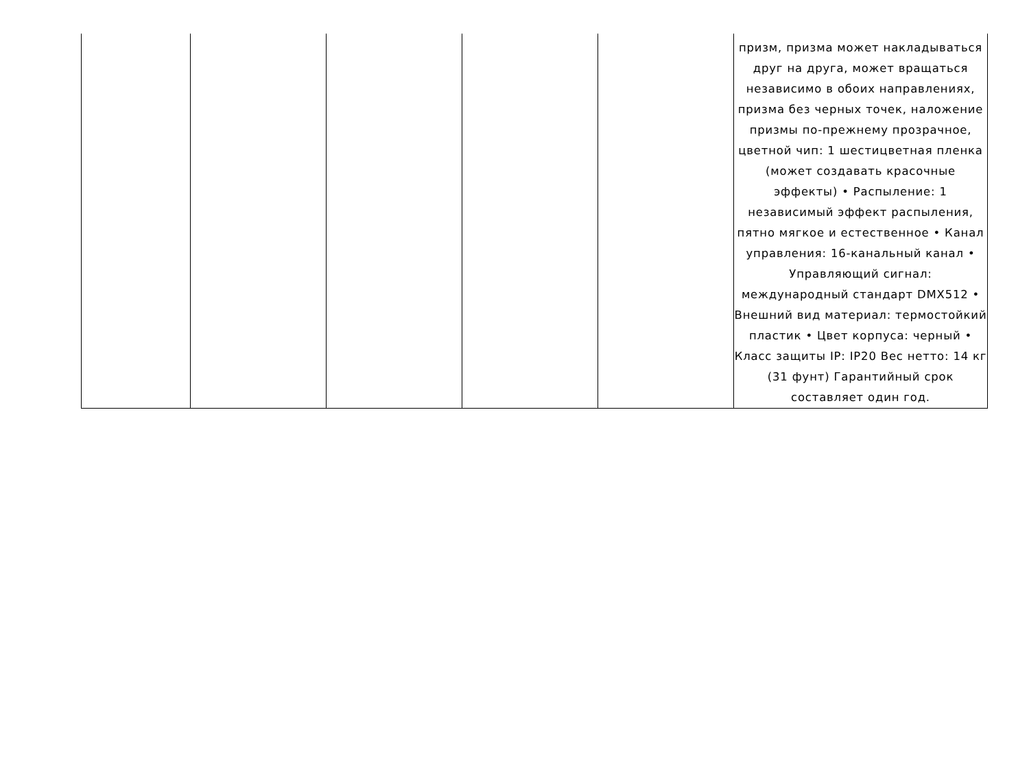| | | | | | призм, призма может накладываться друг на друга, может вращаться независимо в обоих направлениях, призма без черных точек, наложение призмы по-прежнему прозрачное, цветной чип: 1 шестицветная пленка (может создавать красочные эффекты) • Распыление: 1 независимый эффект распыления, пятно мягкое и естественное • Канал управления: 16-канальный канал • Управляющий сигнал: международный стандарт DMX512 • Внешний вид материал: термостойкий пластик • Цвет корпуса: черный • Класс защиты IP: IP20 Вес нетто: 14 кг (31 фунт) Гарантийный срок составляет один год. |